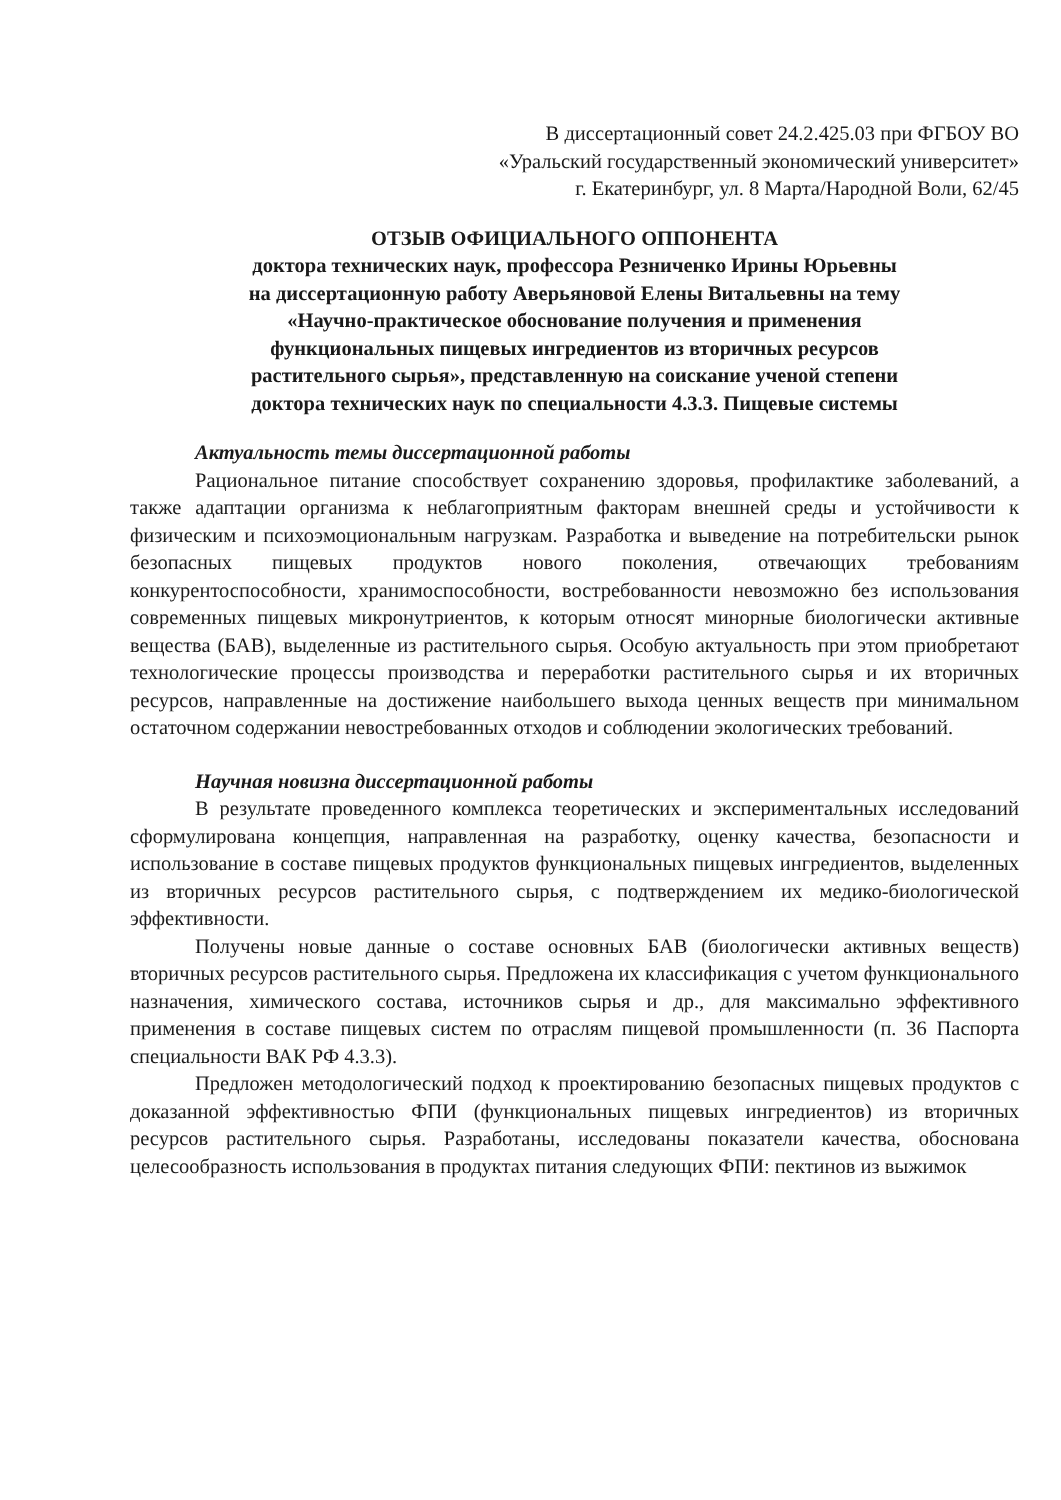В диссертационный совет 24.2.425.03 при ФГБОУ ВО
«Уральский государственный экономический университет»
г. Екатеринбург, ул. 8 Марта/Народной Воли, 62/45
ОТЗЫВ ОФИЦИАЛЬНОГО ОППОНЕНТА
доктора технических наук, профессора Резниченко Ирины Юрьевны
на диссертационную работу Аверьяновой Елены Витальевны на тему
«Научно-практическое обоснование получения и применения
функциональных пищевых ингредиентов из вторичных ресурсов
растительного сырья», представленную на соискание ученой степени
доктора технических наук по специальности 4.3.3. Пищевые системы
Актуальность темы диссертационной работы
Рациональное питание способствует сохранению здоровья, профилактике заболеваний, а также адаптации организма к неблагоприятным факторам внешней среды и устойчивости к физическим и психоэмоциональным нагрузкам. Разработка и выведение на потребительски рынок безопасных пищевых продуктов нового поколения, отвечающих требованиям конкурентоспособности, хранимоспособности, востребованности невозможно без использования современных пищевых микронутриентов, к которым относят минорные биологически активные вещества (БАВ), выделенные из растительного сырья. Особую актуальность при этом приобретают технологические процессы производства и переработки растительного сырья и их вторичных ресурсов, направленные на достижение наибольшего выхода ценных веществ при минимальном остаточном содержании невостребованных отходов и соблюдении экологических требований.
Научная новизна диссертационной работы
В результате проведенного комплекса теоретических и экспериментальных исследований сформулирована концепция, направленная на разработку, оценку качества, безопасности и использование в составе пищевых продуктов функциональных пищевых ингредиентов, выделенных из вторичных ресурсов растительного сырья, с подтверждением их медико-биологической эффективности.
Получены новые данные о составе основных БАВ (биологически активных веществ) вторичных ресурсов растительного сырья. Предложена их классификация с учетом функционального назначения, химического состава, источников сырья и др., для максимально эффективного применения в составе пищевых систем по отраслям пищевой промышленности (п. 36 Паспорта специальности ВАК РФ 4.3.3).
Предложен методологический подход к проектированию безопасных пищевых продуктов с доказанной эффективностью ФПИ (функциональных пищевых ингредиентов) из вторичных ресурсов растительного сырья. Разработаны, исследованы показатели качества, обоснована целесообразность использования в продуктах питания следующих ФПИ: пектинов из выжимок